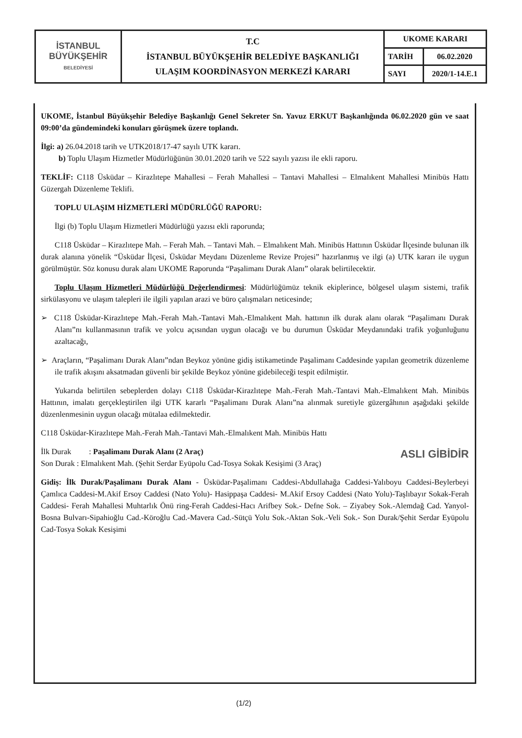| İSTANBUL BÜYÜKŞEHİR BELEDİYESİ | T.C İSTANBUL BÜYÜKŞEHİR BELEDİYE BAŞKANLIĞI ULAŞIM KOORDİNASYON MERKEZİ KARARI | UKOME KARARI | |
| | | TARİH | 06.02.2020 |
| | | SAYI | 2020/1-14.E.1 |
UKOME, İstanbul Büyükşehir Belediye Başkanlığı Genel Sekreter Sn. Yavuz ERKUT Başkanlığında 06.02.2020 gün ve saat 09:00’da gündemindeki konuları görüşmek üzere toplandı.
İlgi: a) 26.04.2018 tarih ve UTK2018/17-47 sayılı UTK kararı.
b) Toplu Ulaşım Hizmetler Müdürlüğünün 30.01.2020 tarih ve 522 sayılı yazısı ile ekli raporu.
TEKLİF: C118 Üsküdar – Kirazlıtepe Mahallesi – Ferah Mahallesi – Tantavi Mahallesi – Elmalıkent Mahallesi Minibüs Hattı Güzergah Düzenleme Teklifi.
TOPLU ULAŞIM HİZMETLERİ MÜDÜRLÜĞÜ RAPORU:
İlgi (b) Toplu Ulaşım Hizmetleri Müdürlüğü yazısı ekli raporunda;
C118 Üsküdar – Kirazlıtepe Mah. – Ferah Mah. – Tantavi Mah. – Elmalıkent Mah. Minibüs Hattının Üsküdar İlçesinde bulunan ilk durak alanına yönelik “Üsküdar İlçesi, Üsküdar Meydanı Düzenleme Revize Projesi” hazırlanmış ve ilgi (a) UTK kararı ile uygun görülmüştür. Söz konusu durak alanı UKOME Raporunda “Paşalimanı Durak Alanı” olarak belirtilecektir.
Toplu Ulaşım Hizmetleri Müdürlüğü Değerlendirmesi: Müdürlüğümüz teknik ekiplerince, bölgesel ulaşım sistemi, trafik sirkülasyonu ve ulaşım talepleri ile ilgili yapılan arazi ve büro çalışmaları neticesinde;
➢ C118 Üsküdar-Kirazlıtepe Mah.-Ferah Mah.-Tantavi Mah.-Elmalıkent Mah. hattının ilk durak alanı olarak “Paşalimanı Durak Alanı”nı kullanmasının trafik ve yolcu açısından uygun olacağı ve bu durumun Üsküdar Meydanındaki trafik yoğunluğunu azaltacağı,
➢ Araçların, “Paşalimanı Durak Alanı”ndan Beykoz yönüne gidiş istikametinde Paşalimanı Caddesinde yapılan geometrik düzenleme ile trafik akışını aksatmadan güvenli bir şekilde Beykoz yönüne gidebileceği tespit edilmiştir.
Yukarıda belirtilen sebeplerden dolayı C118 Üsküdar-Kirazlıtepe Mah.-Ferah Mah.-Tantavi Mah.-Elmalıkent Mah. Minibüs Hattının, imalatı gerçekleştirilen ilgi UTK kararlı “Paşalimanı Durak Alanı”na alınmak suretiyle güzergâhının aşağıdaki şekilde düzenlenmesinin uygun olacağı mütalaa edilmektedir.
C118 Üsküdar-Kirazlıtepe Mah.-Ferah Mah.-Tantavi Mah.-Elmalıkent Mah. Minibüs Hattı
İlk Durak : Paşalimanı Durak Alanı (2 Araç) ASLI GİBİDİR
Son Durak : Elmalıkent Mah. (Şehit Serdar Eyüpolu Cad-Tosya Sokak Kesişimi (3 Araç)
Gidiş: İlk Durak/Paşalimanı Durak Alanı - Üsküdar-Paşalimanı Caddesi-Abdullahağa Caddesi-Yalıboyu Caddesi-Beylerbeyi Çamlıca Caddesi-M.Akif Ersoy Caddesi (Nato Yolu)- Hasippaşa Caddesi- M.Akif Ersoy Caddesi (Nato Yolu)-Taşlıbayır Sokak-Ferah Caddesi- Ferah Mahallesi Muhtarlık Önü ring-Ferah Caddesi-Hacı Arifbey Sok.- Defne Sok. – Ziyabey Sok.-Alemdağ Cad. Yanyol-Bosna Bulvarı-Sipahioğlu Cad.-Köroğlu Cad.-Mavera Cad.-Sütçü Yolu Sok.-Aktan Sok.-Veli Sok.- Son Durak/Şehit Serdar Eyüpolu Cad-Tosya Sokak Kesişimi
(1/2)